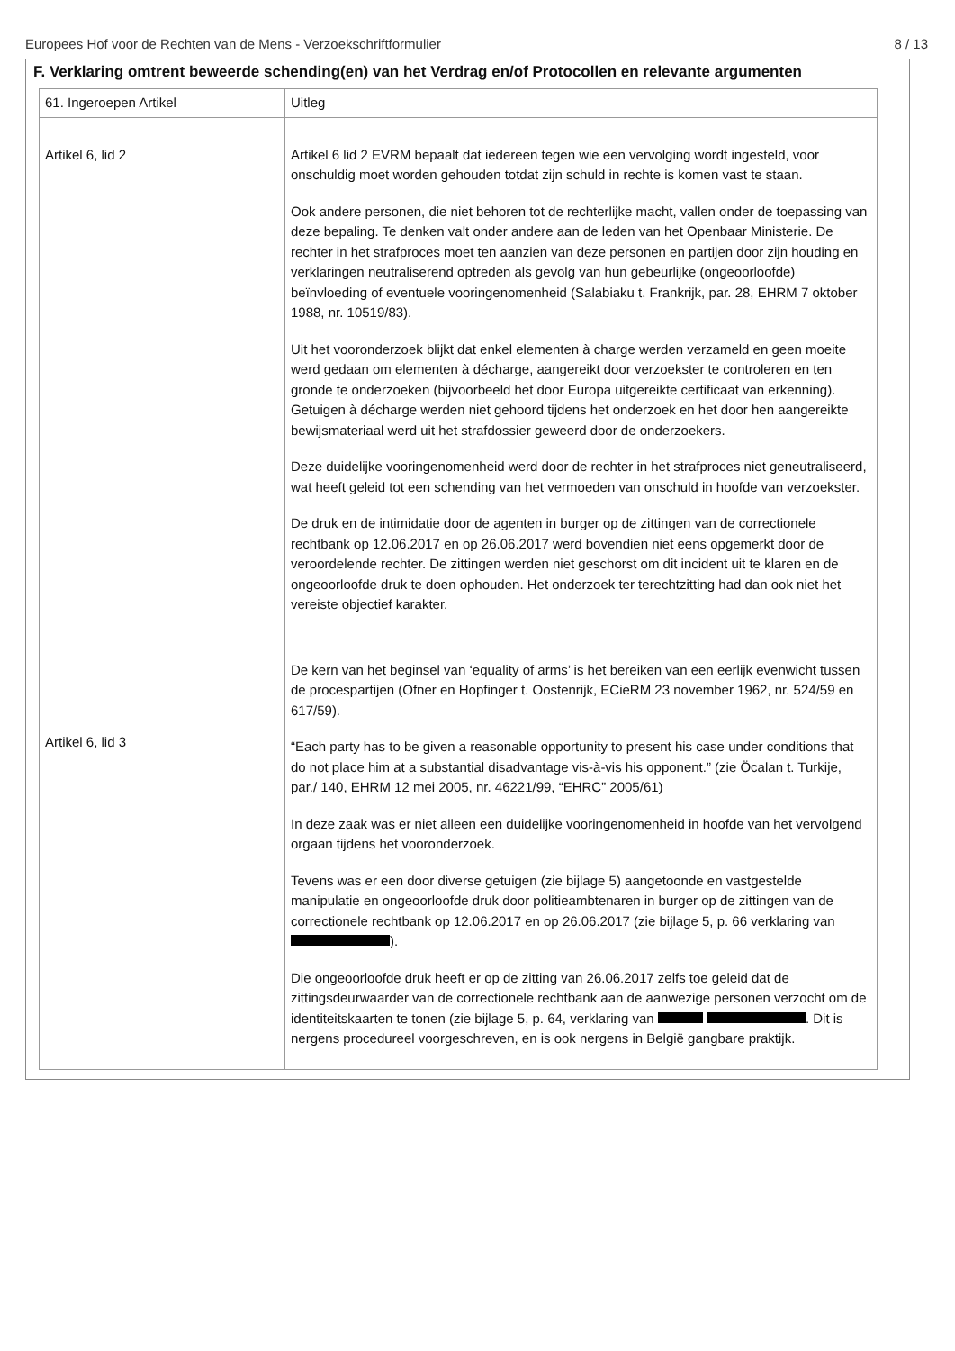Europees Hof voor de Rechten van de Mens - Verzoekschriftformulier 8 / 13
F. Verklaring omtrent beweerde schending(en) van het Verdrag en/of Protocollen en relevante argumenten
| 61. Ingeroepen Artikel | Uitleg |
| Artikel 6, lid 2 Artikel 6, lid 3 | Artikel 6 lid 2 EVRM bepaalt dat iedereen tegen wie een vervolging wordt ingesteld, voor onschuldig moet worden gehouden totdat zijn schuld in rechte is komen vast te staan. Ook andere personen, die niet behoren tot de rechterlijke macht, vallen onder de toepassing van deze bepaling. Te denken valt onder andere aan de leden van het Openbaar Ministerie. De rechter in het strafproces moet ten aanzien van deze personen en partijen door zijn houding en verklaringen neutraliserend optreden als gevolg van hun gebeurlijke (ongeoorloofde) beïnvloeding of eventuele vooringenomenheid (Salabiaku t. Frankrijk, par. 28, EHRM 7 oktober 1988, nr. 10519/83). Uit het vooronderzoek blijkt dat enkel elementen à charge werden verzameld en geen moeite werd gedaan om elementen à décharge, aangereikt door verzoekster te controleren en ten gronde te onderzoeken (bijvoorbeeld het door Europa uitgereikte certificaat van erkenning). Getuigen à décharge werden niet gehoord tijdens het onderzoek en het door hen aangereikte bewijsmateriaal werd uit het strafdossier geweerd door de onderzoekers. Deze duidelijke vooringenomenheid werd door de rechter in het strafproces niet geneutraliseerd, wat heeft geleid tot een schending van het vermoeden van onschuld in hoofde van verzoekster. De druk en de intimidatie door de agenten in burger op de zittingen van de correctionele rechtbank op 12.06.2017 en op 26.06.2017 werd bovendien niet eens opgemerkt door de veroordelende rechter. De zittingen werden niet geschorst om dit incident uit te klaren en de ongeoorloofde druk te doen ophouden. Het onderzoek ter terechtzitting had dan ook niet het vereiste objectief karakter. De kern van het beginsel van ‘equality of arms’ is het bereiken van een eerlijk evenwicht tussen de procespartijen (Ofner en Hopfinger t. Oostenrijk, ECieRM 23 november 1962, nr. 524/59 en 617/59). “Each party has to be given a reasonable opportunity to present his case under conditions that do not place him at a substantial disadvantage vis-à-vis his opponent.” (zie Öcalan t. Turkije, par./ 140, EHRM 12 mei 2005, nr. 46221/99, “EHRC” 2005/61) In deze zaak was er niet alleen een duidelijke vooringenomenheid in hoofde van het vervolgend orgaan tijdens het vooronderzoek. Tevens was er een door diverse getuigen (zie bijlage 5) aangetoonde en vastgestelde manipulatie en ongeoorloofde druk door politieambtenaren in burger op de zittingen van de correctionele rechtbank op 12.06.2017 en op 26.06.2017 (zie bijlage 5, p. 66 verklaring van ). Die ongeoorloofde druk heeft er op de zitting van 26.06.2017 zelfs toe geleid dat de zittingsdeurwaarder van de correctionele rechtbank aan de aanwezige personen verzocht om de identiteitskaarten te tonen (zie bijlage 5, p. 64, verklaring van . Dit is nergens procedureel voorgeschreven, en is ook nergens in België gangbare praktijk. |